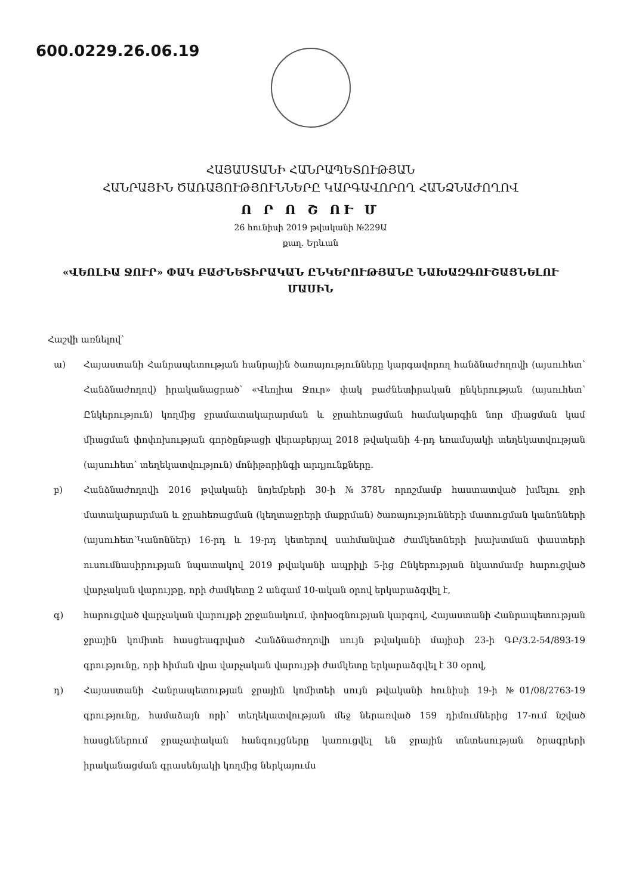600.0229.26.06.19
ՀԱՅԱՍՏԱՆԻ ՀԱՆՐԱՊԵՏՈՒԹՅԱՆ
ՀԱՆՐԱՅԻՆ ԾԱՌԱՅՈՒԹՅՈՒՆՆԵՐԸ ԿԱՐԳԱՎՈՐՈՂ ՀԱՆՁՆԱԺՈՂՈՎ
Ո Ր Ո Շ ՈՒ Մ
26 հունիսի 2019 թվականի №229Ա
քաղ. Երևան
«ՎԵՈԼԻԱ ՋՈՒՐ» ՓԱԿ ԲԱԺՆԵՏԻՐԱԿԱՆ ԸՆԿԵՐՈՒԹՅԱՆԸ ՆԱԽԱԶԳՈՒՇԱՑՆԵԼՈՒ
ՄԱՍԻՆ
Հաշվի առնելով՝
ա) Հայաստանի Հանրապետության հանրային ծառայությունները կարգավորող հանձնաժողովի (այսուհետ՝ Հանձնաժողով) իրականացրած՝ «Վեոլիա Ջուր» փակ բաժնետիրական ընկերության (այսուհետ՝ Ընկերություն) կողմից ջրամատակարարման և ջրահեռացման համակարգին նոր միացման կամ միացման փոփոխության գործընթացի վերաբերյալ 2018 թվականի 4-րդ եռամսյակի տեղեկատվության (այսուհետ՝ տեղեկատվություն) մոնիթորինգի արդյունքները.
բ) Հանձնաժողովի 2016 թվականի նոյեմբերի 30-ի №378Ն որոշմամբ հաստատված խմելու ջրի մատակարարման և ջրահեռացման (կեղտաջրերի մաքրման) ծառայությունների մատուցման կանոնների (այսուհետ՝Կանոններ) 16-րդ և 19-րդ կետերով սահմանված ժամկետների խախտման փաստերի ուսումնասիրության նպատակով 2019 թվականի ապրիլի 5-ից Ընկերության նկատմամբ հարուցված վարչական վարույթը, որի ժամկետը 2 անգամ 10-ական օրով երկարաձգվել է,
գ) հարուցված վարչական վարույթի շրջանակում, փոխօգնության կարգով, Հայաստանի Հանրապետության ջրային կոմիտե հասցեագրված Հանձնաժողովի սույն թվականի մայիսի 23-ի ԳԲ/3.2-54/893-19 գրությունը, որի հիման վրա վարչական վարույթի ժամկետը երկարաձգվել է 30 օրով,
դ) Հայաստանի Հանրապետության ջրային կոմիտեի սույն թվականի հունիսի 19-ի №01/08/2763-19 գրությունը, համաձայն որի՝ տեղեկատվության մեջ ներառված 159 դիմումներից 17-ում նշված հասցեներում ջրաչափական հանգույցները կառուցվել են ջրային տնտեսության ծրագրերի իրականացման գրասենյակի կողմից ներկայումս